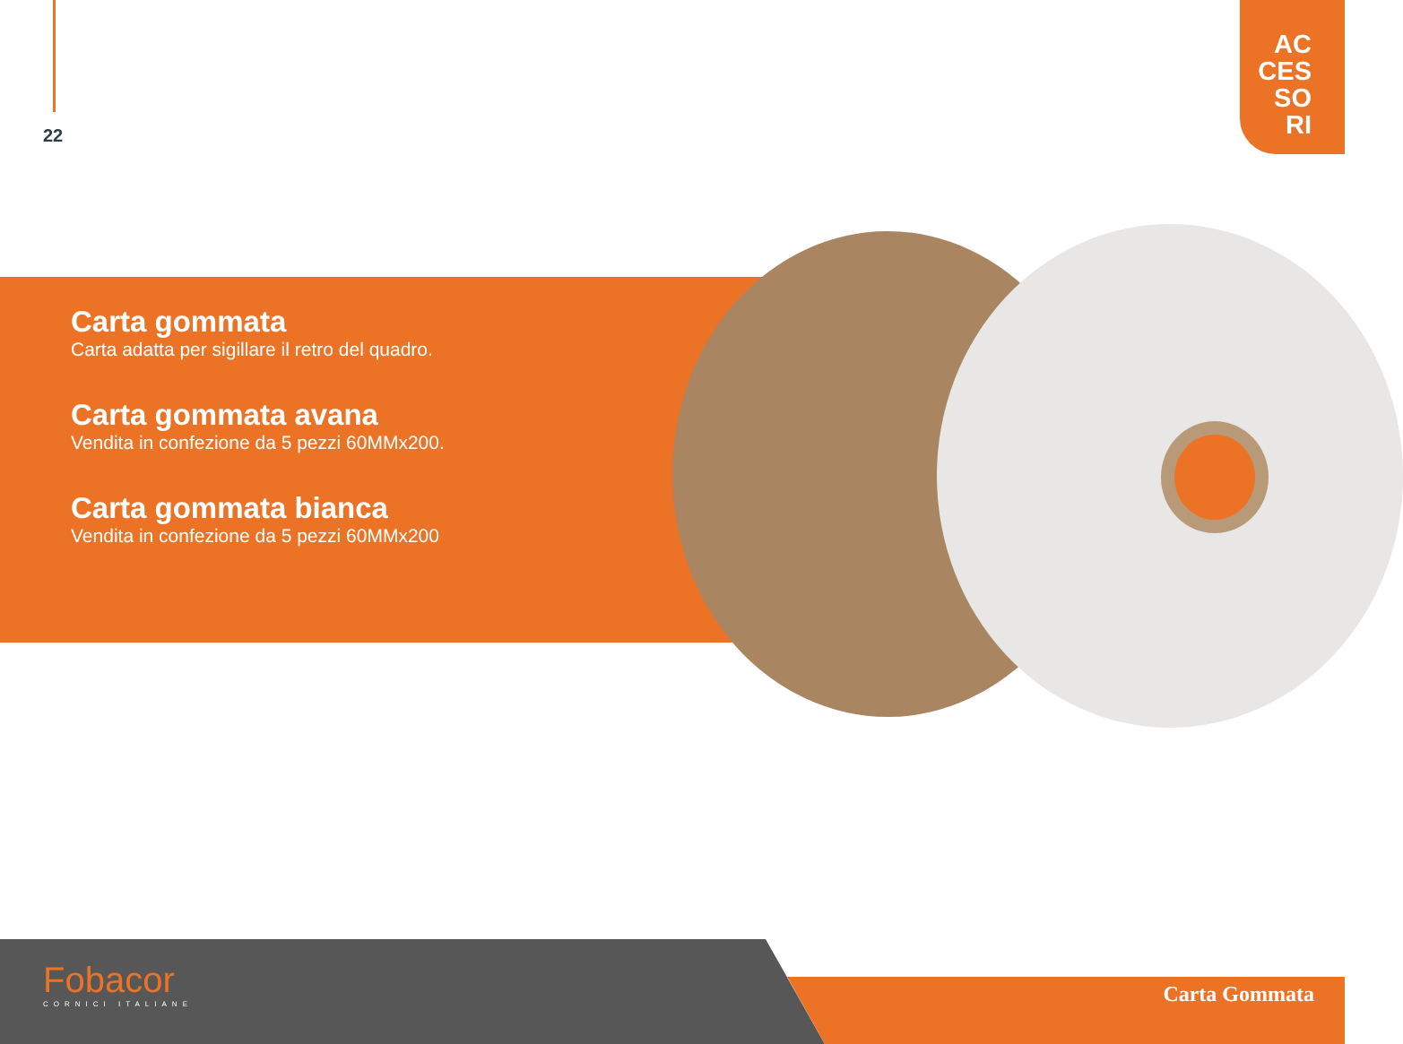22
AC
CES
SO
RI
Carta gommata
Carta adatta per sigillare il retro del quadro.
Carta gommata avana
Vendita in confezione da 5 pezzi 60MMx200.
Carta gommata bianca
Vendita in confezione da 5 pezzi 60MMx200
Fobacor
CORNICI ITALIANE
Carta Gommata